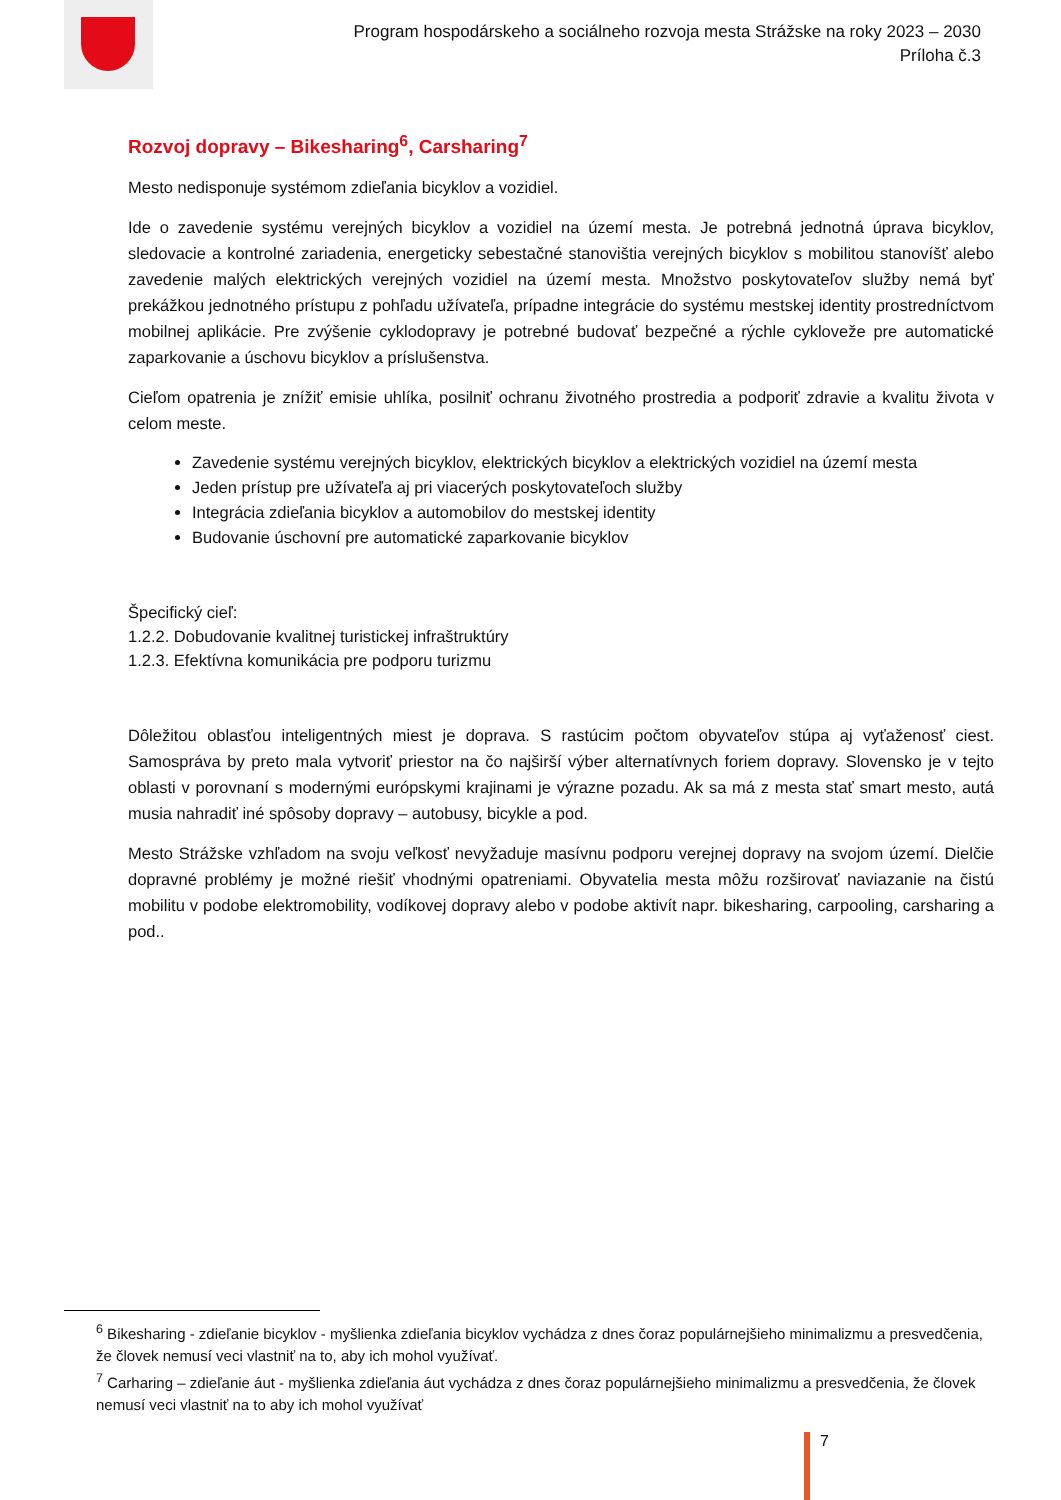Program hospodárskeho a sociálneho rozvoja mesta Strážske na roky 2023 – 2030
Príloha č.3
Rozvoj dopravy – Bikesharing<sup>6</sup>, Carsharing<sup>7</sup>
Mesto nedisponuje systémom zdieľania bicyklov a vozidiel.
Ide o zavedenie systému verejných bicyklov a vozidiel na území mesta. Je potrebná jednotná úprava bicyklov, sledovacie a kontrolné zariadenia, energeticky sebestačné stanovištia verejných bicyklov s mobilitou stanovíšť alebo zavedenie malých elektrických verejných vozidiel na území mesta. Množstvo poskytovateľov služby nemá byť prekážkou jednotného prístupu z pohľadu užívateľa, prípadne integrácie do systému mestskej identity prostredníctvom mobilnej aplikácie. Pre zvýšenie cyklodopravy je potrebné budovať bezpečné a rýchle cykloveže pre automatické zaparkovanie a úschovu bicyklov a príslušenstva.
Cieľom opatrenia je znížiť emisie uhlíka, posilniť ochranu životného prostredia a podporiť zdravie a kvalitu života v celom meste.
Zavedenie systému verejných bicyklov, elektrických bicyklov a elektrických vozidiel na území mesta
Jeden prístup pre užívateľa aj pri viacerých poskytovateľoch služby
Integrácia zdieľania bicyklov a automobilov do mestskej identity
Budovanie úschovní pre automatické zaparkovanie bicyklov
Špecifický cieľ:
1.2.2. Dobudovanie kvalitnej turistickej infraštruktúry
1.2.3. Efektívna komunikácia pre podporu turizmu
Dôležitou oblasťou inteligentných miest je doprava. S rastúcim počtom obyvateľov stúpa aj vyťaženosť ciest. Samospráva by preto mala vytvoriť priestor na čo najširší výber alternatívnych foriem dopravy. Slovensko je v tejto oblasti v porovnaní s modernými európskymi krajinami je výrazne pozadu. Ak sa má z mesta stať smart mesto, autá musia nahradiť iné spôsoby dopravy – autobusy, bicykle a pod.
Mesto Strážske vzhľadom na svoju veľkosť nevyžaduje masívnu podporu verejnej dopravy na svojom území. Dielčie dopravné problémy je možné riešiť vhodnými opatreniami. Obyvatelia mesta môžu rozširovať naviazanie na čistú mobilitu v podobe elektromobility, vodíkovej dopravy alebo v podobe aktivít napr. bikesharing, carpooling, carsharing a pod..
<sup>6</sup> Bikesharing - zdieľanie bicyklov - myšlienka zdieľania bicyklov vychádza z dnes čoraz populárnejšieho minimalizmu a presvedčenia, že človek nemusí veci vlastniť na to, aby ich mohol využívať.
<sup>7</sup> Carharing – zdieľanie áut - myšlienka zdieľania áut vychádza z dnes čoraz populárnejšieho minimalizmu a presvedčenia, že človek nemusí veci vlastniť na to aby ich mohol využívať
7